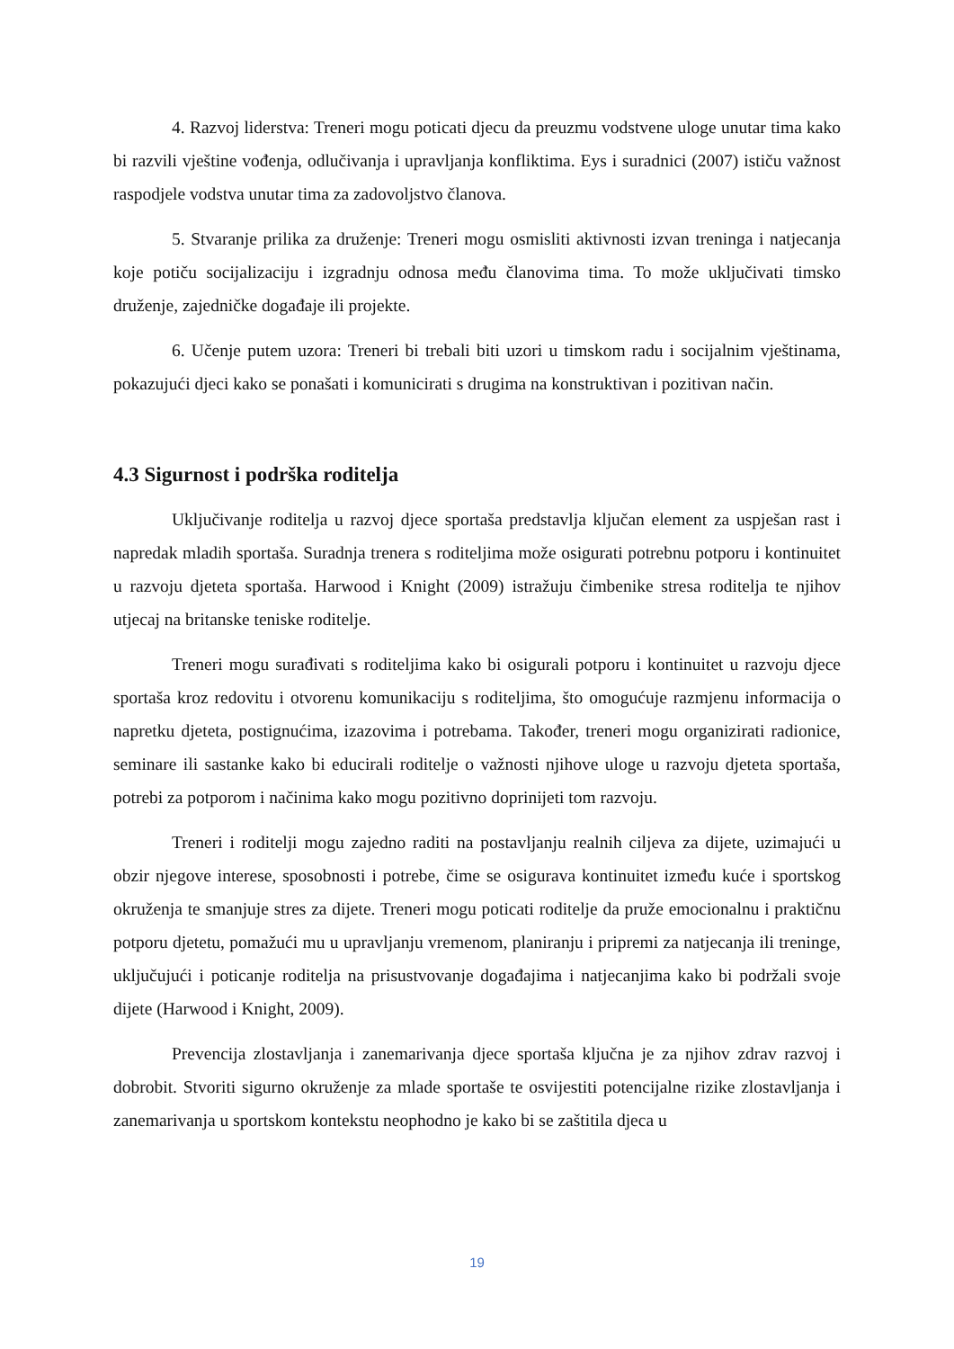4. Razvoj liderstva: Treneri mogu poticati djecu da preuzmu vodstvene uloge unutar tima kako bi razvili vještine vođenja, odlučivanja i upravljanja konfliktima. Eys i suradnici (2007) ističu važnost raspodjele vodstva unutar tima za zadovoljstvo članova.
5. Stvaranje prilika za druženje: Treneri mogu osmisliti aktivnosti izvan treninga i natjecanja koje potiču socijalizaciju i izgradnju odnosa među članovima tima. To može uključivati timsko druženje, zajedničke događaje ili projekte.
6. Učenje putem uzora: Treneri bi trebali biti uzori u timskom radu i socijalnim vještinama, pokazujući djeci kako se ponašati i komunicirati s drugima na konstruktivan i pozitivan način.
4.3 Sigurnost i podrška roditelja
Uključivanje roditelja u razvoj djece sportaša predstavlja ključan element za uspješan rast i napredak mladih sportaša. Suradnja trenera s roditeljima može osigurati potrebnu potporu i kontinuitet u razvoju djeteta sportaša. Harwood i Knight (2009) istražuju čimbenike stresa roditelja te njihov utjecaj na britanske teniske roditelje.
Treneri mogu surađivati s roditeljima kako bi osigurali potporu i kontinuitet u razvoju djece sportaša kroz redovitu i otvorenu komunikaciju s roditeljima, što omogućuje razmjenu informacija o napretku djeteta, postignućima, izazovima i potrebama. Također, treneri mogu organizirati radionice, seminare ili sastanke kako bi educirali roditelje o važnosti njihove uloge u razvoju djeteta sportaša, potrebi za potporom i načinima kako mogu pozitivno doprinijeti tom razvoju.
Treneri i roditelji mogu zajedno raditi na postavljanju realnih ciljeva za dijete, uzimajući u obzir njegove interese, sposobnosti i potrebe, čime se osigurava kontinuitet između kuće i sportskog okruženja te smanjuje stres za dijete. Treneri mogu poticati roditelje da pruže emocionalnu i praktičnu potporu djetetu, pomažući mu u upravljanju vremenom, planiranju i pripremi za natjecanja ili treninge, uključujući i poticanje roditelja na prisustvovanje događajima i natjecanjima kako bi podržali svoje dijete (Harwood i Knight, 2009).
Prevencija zlostavljanja i zanemarivanja djece sportaša ključna je za njihov zdrav razvoj i dobrobit. Stvoriti sigurno okruženje za mlade sportaše te osvijestiti potencijalne rizike zlostavljanja i zanemarivanja u sportskom kontekstu neophodno je kako bi se zaštitila djeca u
19